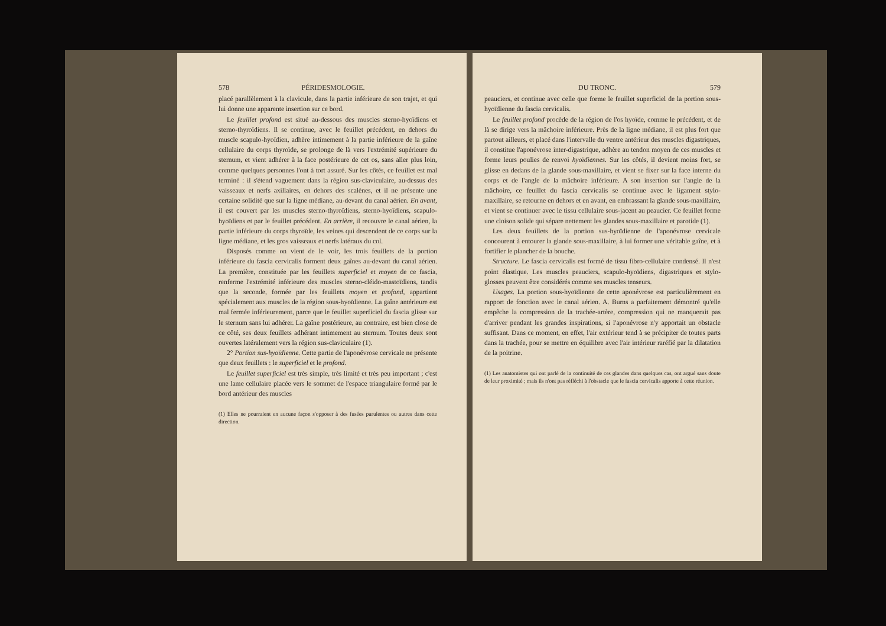578 PÉRIDESMOLOGIE.
placé parallèlement à la clavicule, dans la partie inférieure de son trajet, et qui lui donne une apparente insertion sur ce bord.
Le feuillet profond est situé au-dessous des muscles sterno-hyoïdiens et sterno-thyroïdiens. Il se continue, avec le feuillet précédent, en dehors du muscle scapulo-hyoïdien, adhère intimement à la partie inférieure de la gaîne cellulaire du corps thyroïde, se prolonge de là vers l'extrémité supérieure du sternum, et vient adhérer à la face postérieure de cet os, sans aller plus loin, comme quelques personnes l'ont à tort assuré. Sur les côtés, ce feuillet est mal terminé : il s'étend vaguement dans la région sus-claviculaire, au-dessus des vaisseaux et nerfs axillaires, en dehors des scalènes, et il ne présente une certaine solidité que sur la ligne médiane, au-devant du canal aérien. En avant, il est couvert par les muscles sterno-thyroïdiens, sterno-hyoïdiens, scapulo-hyoïdiens et par le feuillet précédent. En arrière, il recouvre le canal aérien, la partie inférieure du corps thyroïde, les veines qui descendent de ce corps sur la ligne médiane, et les gros vaisseaux et nerfs latéraux du col.
Disposés comme on vient de le voir, les trois feuillets de la portion inférieure du fascia cervicalis forment deux gaînes au-devant du canal aérien. La première, constituée par les feuillets superficiel et moyen de ce fascia, renferme l'extrémité inférieure des muscles sterno-cléido-mastoïdiens, tandis que la seconde, formée par les feuillets moyen et profond, appartient spécialement aux muscles de la région sous-hyoïdienne. La gaîne antérieure est mal fermée inférieurement, parce que le feuillet superficiel du fascia glisse sur le sternum sans lui adhérer. La gaîne postérieure, au contraire, est bien close de ce côté, ses deux feuillets adhérant intimement au sternum. Toutes deux sont ouvertes latéralement vers la région sus-claviculaire (1).
2° Portion sus-hyoïdienne. Cette partie de l'aponévrose cervicale ne présente que deux feuillets : le superficiel et le profond.
Le feuillet superficiel est très simple, très limité et très peu important ; c'est une lame cellulaire placée vers le sommet de l'espace triangulaire formé par le bord antérieur des muscles
(1) Elles ne pourraient en aucune façon s'opposer à des fusées purulentes ou autres dans cette direction.
DU TRONC. 579
peauciers, et continue avec celle que forme le feuillet superficiel de la portion sous-hyoïdienne du fascia cervicalis.
Le feuillet profond procède de la région de l'os hyoïde, comme le précédent, et de là se dirige vers la mâchoire inférieure. Près de la ligne médiane, il est plus fort que partout ailleurs, et placé dans l'intervalle du ventre antérieur des muscles digastriques, il constitue l'aponévrose inter-digastrique, adhère au tendon moyen de ces muscles et forme leurs poulies de renvoi hyoïdiennes. Sur les côtés, il devient moins fort, se glisse en dedans de la glande sous-maxillaire, et vient se fixer sur la face interne du corps et de l'angle de la mâchoire inférieure. A son insertion sur l'angle de la mâchoire, ce feuillet du fascia cervicalis se continue avec le ligament stylo-maxillaire, se retourne en dehors et en avant, en embrassant la glande sous-maxillaire, et vient se continuer avec le tissu cellulaire sous-jacent au peaucier. Ce feuillet forme une cloison solide qui sépare nettement les glandes sous-maxillaire et parotide (1).
Les deux feuillets de la portion sus-hyoïdienne de l'aponévrose cervicale concourent à entourer la glande sous-maxillaire, à lui former une véritable gaîne, et à fortifier le plancher de la bouche.
Structure. Le fascia cervicalis est formé de tissu fibro-cellulaire condensé. Il n'est point élastique. Les muscles peauciers, scapulo-hyoïdiens, digastriques et stylo-glosses peuvent être considérés comme ses muscles tenseurs.
Usages. La portion sous-hyoïdienne de cette aponévrose est particulièrement en rapport de fonction avec le canal aérien. A. Burns a parfaitement démontré qu'elle empêche la compression de la trachée-artère, compression qui ne manquerait pas d'arriver pendant les grandes inspirations, si l'aponévrose n'y apportait un obstacle suffisant. Dans ce moment, en effet, l'air extérieur tend à se précipiter de toutes parts dans la trachée, pour se mettre en équilibre avec l'air intérieur raréfié par la dilatation de la poitrine.
(1) Les anatomistes qui ont parlé de la continuité de ces glandes dans quelques cas, ont argué sans doute de leur proximité ; mais ils n'ont pas réfléchi à l'obstacle que le fascia cervicalis apporte à cette réunion.